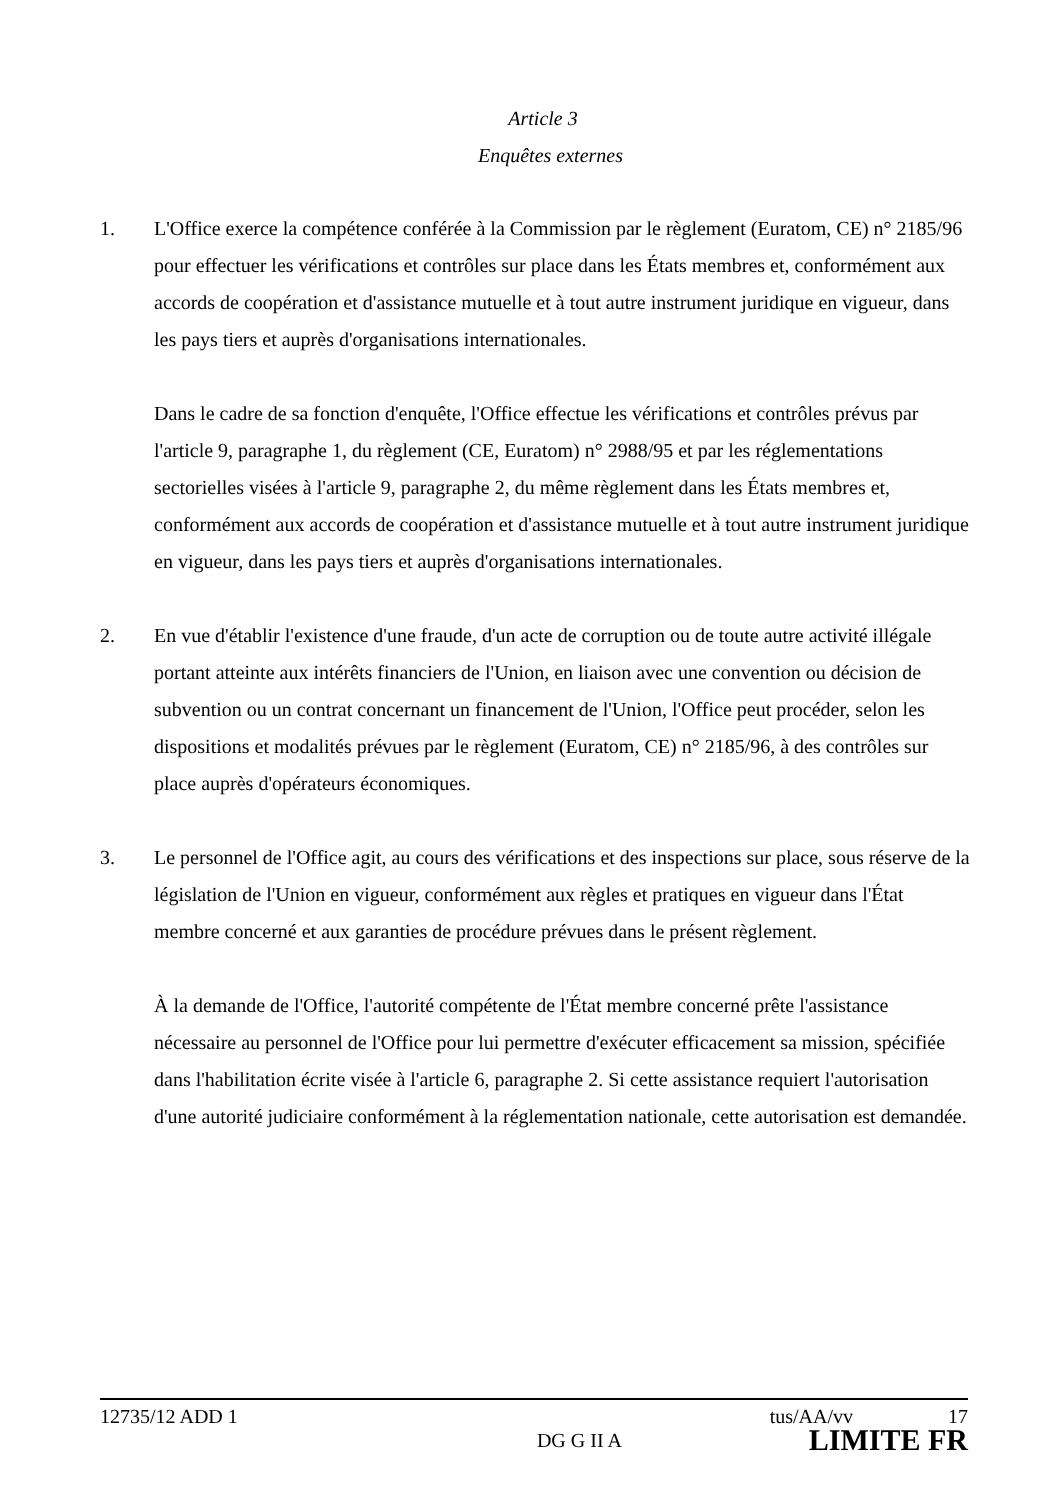Article 3
Enquêtes externes
1. L'Office exerce la compétence conférée à la Commission par le règlement (Euratom, CE) n° 2185/96 pour effectuer les vérifications et contrôles sur place dans les États membres et, conformément aux accords de coopération et d'assistance mutuelle et à tout autre instrument juridique en vigueur, dans les pays tiers et auprès d'organisations internationales.
Dans le cadre de sa fonction d'enquête, l'Office effectue les vérifications et contrôles prévus par l'article 9, paragraphe 1, du règlement (CE, Euratom) n° 2988/95 et par les réglementations sectorielles visées à l'article 9, paragraphe 2, du même règlement dans les États membres et, conformément aux accords de coopération et d'assistance mutuelle et à tout autre instrument juridique en vigueur, dans les pays tiers et auprès d'organisations internationales.
2. En vue d'établir l'existence d'une fraude, d'un acte de corruption ou de toute autre activité illégale portant atteinte aux intérêts financiers de l'Union, en liaison avec une convention ou décision de subvention ou un contrat concernant un financement de l'Union, l'Office peut procéder, selon les dispositions et modalités prévues par le règlement (Euratom, CE) n° 2185/96, à des contrôles sur place auprès d'opérateurs économiques.
3. Le personnel de l'Office agit, au cours des vérifications et des inspections sur place, sous réserve de la législation de l'Union en vigueur, conformément aux règles et pratiques en vigueur dans l'État membre concerné et aux garanties de procédure prévues dans le présent règlement.
À la demande de l'Office, l'autorité compétente de l'État membre concerné prête l'assistance nécessaire au personnel de l'Office pour lui permettre d'exécuter efficacement sa mission, spécifiée dans l'habilitation écrite visée à l'article 6, paragraphe 2. Si cette assistance requiert l'autorisation d'une autorité judiciaire conformément à la réglementation nationale, cette autorisation est demandée.
12735/12 ADD 1 tus/AA/vv 17
DG G II A LIMITE FR